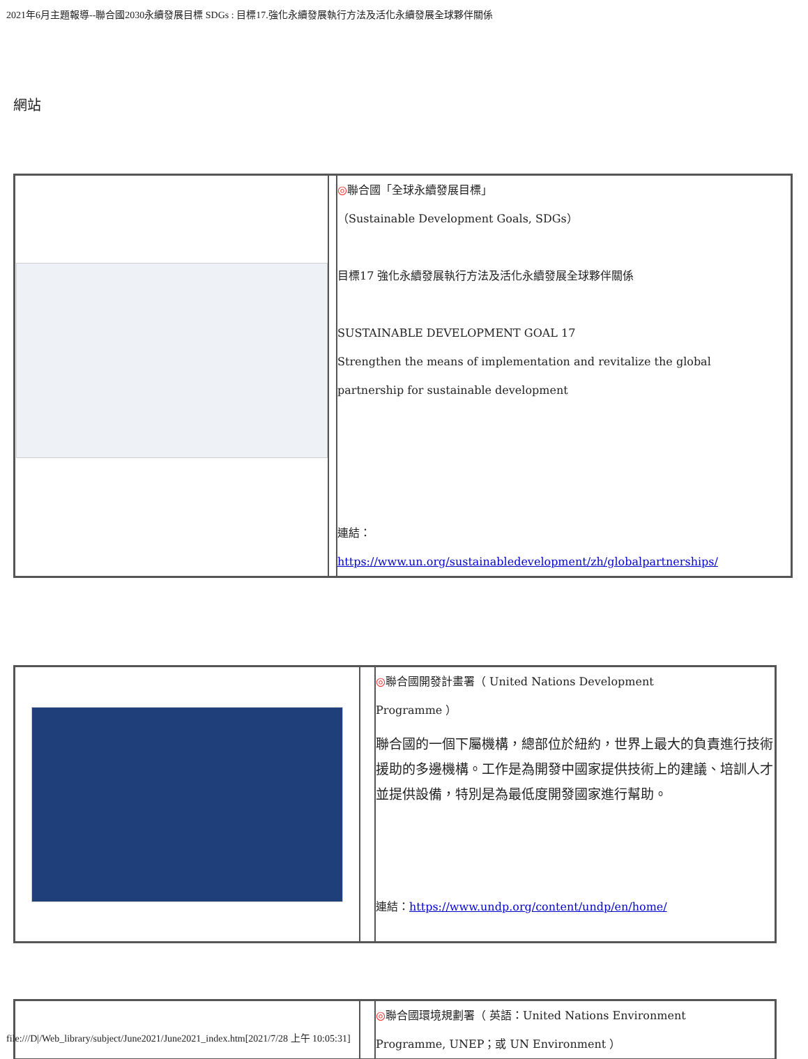2021年6月主題報導--聯合國2030永續發展目標 SDGs : 目標17.強化永續發展執行方法及活化永續發展全球夥伴關係
網站
| | | ◎ 聯合國「全球永續發展目標」 （Sustainable Development Goals, SDGs） 目標17 強化永續發展執行方法及活化永續發展全球夥伴關係 SUSTAINABLE DEVELOPMENT GOAL 17 Strengthen the means of implementation and revitalize the global partnership for sustainable development 連結： https://www.un.org/sustainabledevelopment/zh/globalpartnerships/ |
| | | ◎ 聯合國開發計畫署（ United Nations Development Programme ） 聯合國的一個下屬機構，總部位於紐約，世界上最大的負責進行技術援助的多邊機構。工作是為開發中國家提供技術上的建議、培訓人才並提供設備，特別是為最低度開發國家進行幫助。 連結： https://www.undp.org/content/undp/en/home/ |
| | | ◎ 聯合國環境規劃署（ 英語：United Nations Environment Programme, UNEP；或 UN Environment ） |
file:///D|/Web_library/subject/June2021/June2021_index.htm[2021/7/28 上午 10:05:31]